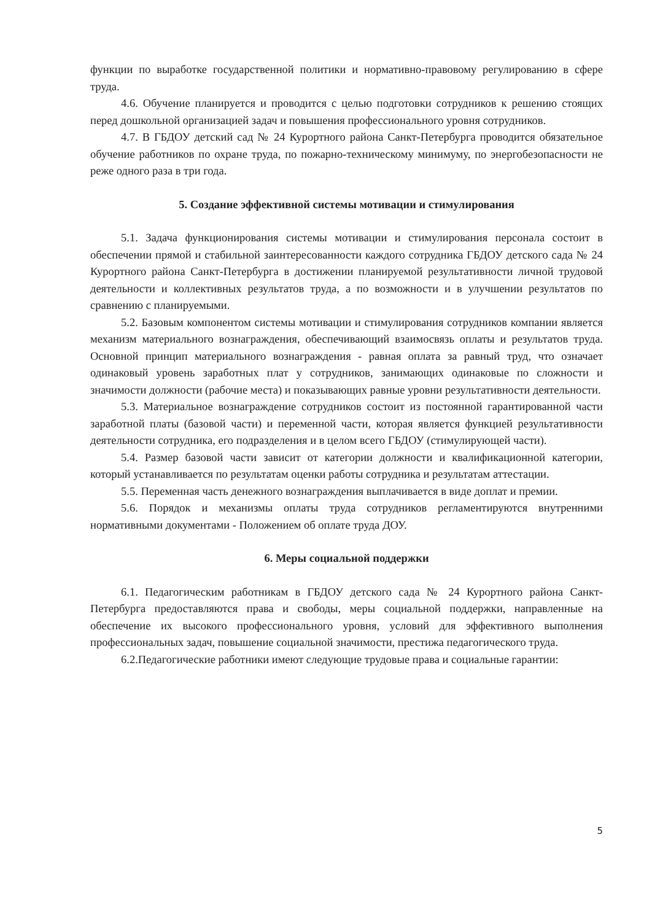функции по выработке государственной политики и нормативно-правовому регулированию в сфере труда.
4.6. Обучение планируется и проводится с целью подготовки сотрудников к решению стоящих перед дошкольной организацией задач и повышения профессионального уровня сотрудников.
4.7. В ГБДОУ детский сад № 24 Курортного района Санкт-Петербурга проводится обязательное обучение работников по охране труда, по пожарно-техническому минимуму, по энергобезопасности не реже одного раза в три года.
5. Создание эффективной системы мотивации и стимулирования
5.1. Задача функционирования системы мотивации и стимулирования персонала состоит в обеспечении прямой и стабильной заинтересованности каждого сотрудника ГБДОУ детского сада № 24 Курортного района Санкт-Петербурга в достижении планируемой результативности личной трудовой деятельности и коллективных результатов труда, а по возможности и в улучшении результатов по сравнению с планируемыми.
5.2. Базовым компонентом системы мотивации и стимулирования сотрудников компании является механизм материального вознаграждения, обеспечивающий взаимосвязь оплаты и результатов труда. Основной принцип материального вознаграждения - равная оплата за равный труд, что означает одинаковый уровень заработных плат у сотрудников, занимающих одинаковые по сложности и значимости должности (рабочие места) и показывающих равные уровни результативности деятельности.
5.3. Материальное вознаграждение сотрудников состоит из постоянной гарантированной части заработной платы (базовой части) и переменной части, которая является функцией результативности деятельности сотрудника, его подразделения и в целом всего ГБДОУ (стимулирующей части).
5.4. Размер базовой части зависит от категории должности и квалификационной категории, который устанавливается по результатам оценки работы сотрудника и результатам аттестации.
5.5. Переменная часть денежного вознаграждения выплачивается в виде доплат и премии.
5.6. Порядок и механизмы оплаты труда сотрудников регламентируются внутренними нормативными документами - Положением об оплате труда ДОУ.
6. Меры социальной поддержки
6.1. Педагогическим работникам в ГБДОУ детского сада № 24 Курортного района Санкт-Петербурга предоставляются права и свободы, меры социальной поддержки, направленные на обеспечение их высокого профессионального уровня, условий для эффективного выполнения профессиональных задач, повышение социальной значимости, престижа педагогического труда.
6.2.Педагогические работники имеют следующие трудовые права и социальные гарантии:
5